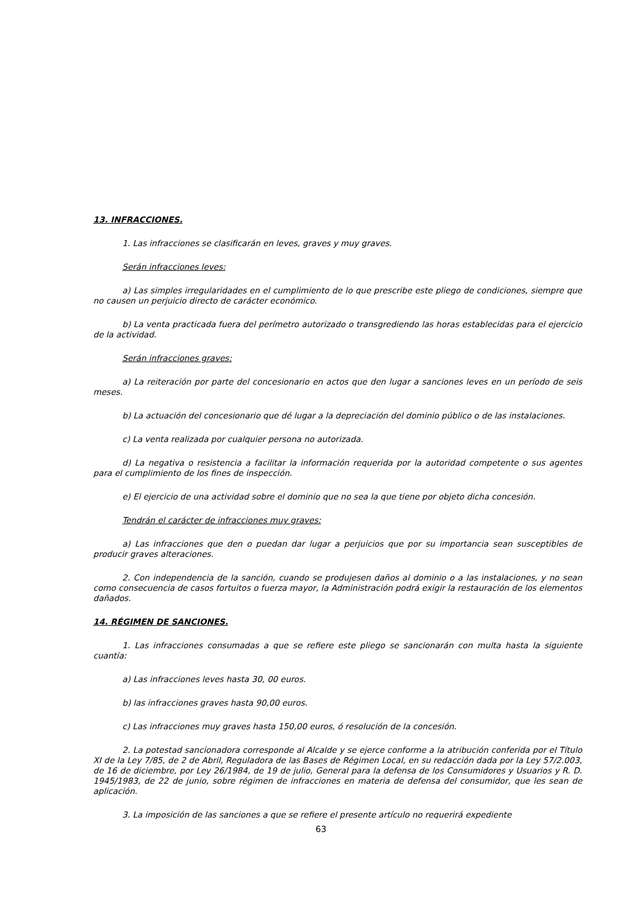13. INFRACCIONES.
1. Las infracciones se clasificarán en leves, graves y muy graves.
Serán infracciones leves:
a) Las simples irregularidades en el cumplimiento de lo que prescribe este pliego de condiciones, siempre que no causen un perjuicio directo de carácter económico.
b) La venta practicada fuera del perímetro autorizado o transgrediendo las horas establecidas para el ejercicio de la actividad.
Serán infracciones graves:
a) La reiteración por parte del concesionario en actos que den lugar a sanciones leves en un período de seis meses.
b) La actuación del concesionario que dé lugar a la depreciación del dominio público o de las instalaciones.
c) La venta realizada por cualquier persona no autorizada.
d) La negativa o resistencia a facilitar la información requerida por la autoridad competente o sus agentes para el cumplimiento de los fines de inspección.
e) El ejercicio de una actividad sobre el dominio que no sea la que tiene por objeto dicha concesión.
Tendrán el carácter de infracciones muy graves:
a) Las infracciones que den o puedan dar lugar a perjuicios que por su importancia sean susceptibles de producir graves alteraciones.
2. Con independencia de la sanción, cuando se produjesen daños al dominio o a las instalaciones, y no sean como consecuencia de casos fortuitos o fuerza mayor, la Administración podrá exigir la restauración de los elementos dañados.
14. RÉGIMEN DE SANCIONES.
1. Las infracciones consumadas a que se refiere este pliego se sancionarán con multa hasta la siguiente cuantía:
a) Las infracciones leves hasta 30, 00 euros.
b) las infracciones graves hasta 90,00 euros.
c) Las infracciones muy graves hasta 150,00 euros, ó resolución de la concesión.
2. La potestad sancionadora corresponde al Alcalde y se ejerce conforme a la atribución conferida por el Título XI de la Ley 7/85, de 2 de Abril, Reguladora de las Bases de Régimen Local, en su redacción dada por la Ley 57/2.003, de 16 de diciembre, por Ley 26/1984, de 19 de julio, General para la defensa de los Consumidores y Usuarios y R. D. 1945/1983, de 22 de junio, sobre régimen de infracciones en materia de defensa del consumidor, que les sean de aplicación.
3. La imposición de las sanciones a que se refiere el presente artículo no requerirá expediente
63